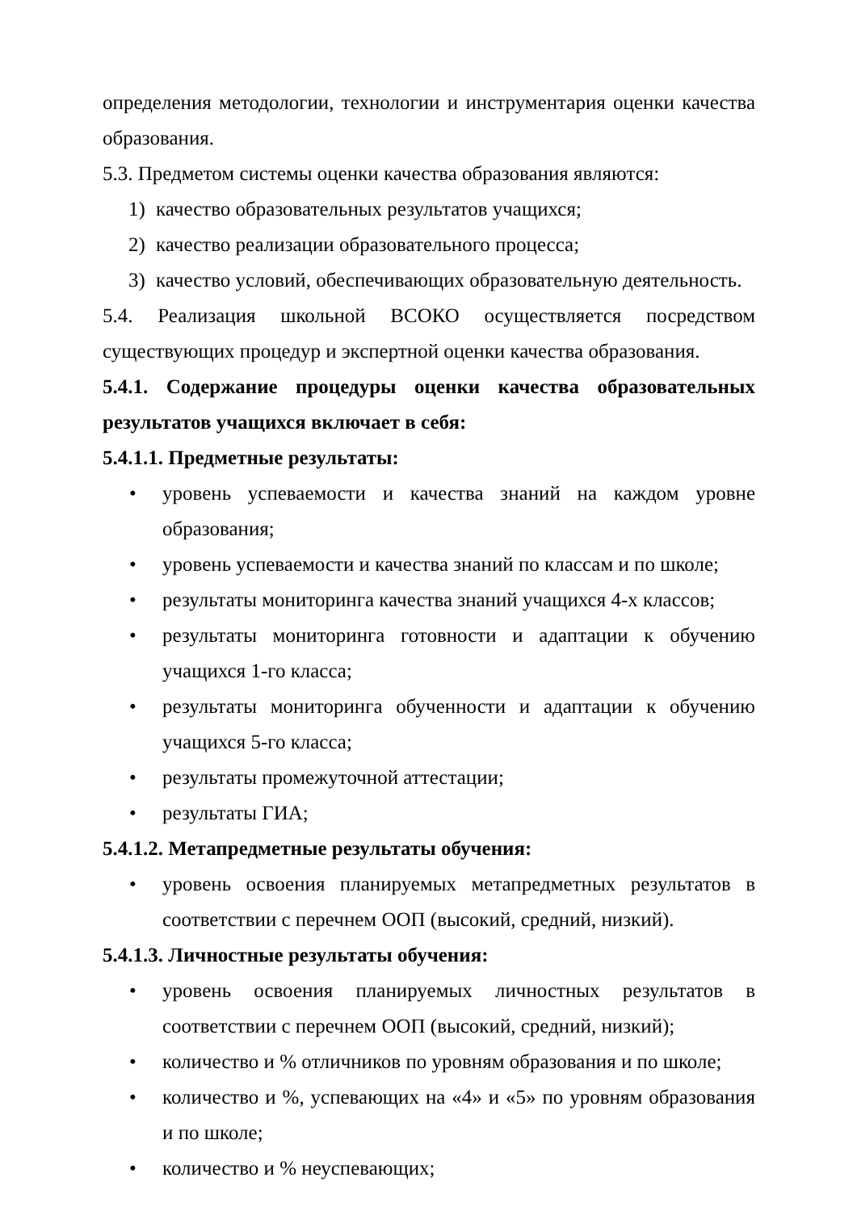определения методологии, технологии и инструментария оценки качества образования.
5.3. Предметом системы оценки качества образования являются:
1) качество образовательных результатов учащихся;
2) качество реализации образовательного процесса;
3) качество условий, обеспечивающих образовательную деятельность.
5.4. Реализация школьной ВСОКО осуществляется посредством существующих процедур и экспертной оценки качества образования.
5.4.1. Содержание процедуры оценки качества образовательных результатов учащихся включает в себя:
5.4.1.1. Предметные результаты:
• уровень успеваемости и качества знаний на каждом уровне образования;
• уровень успеваемости и качества знаний по классам и по школе;
• результаты мониторинга качества знаний учащихся 4-х классов;
• результаты мониторинга готовности и адаптации к обучению учащихся 1-го класса;
• результаты мониторинга обученности и адаптации к обучению учащихся 5-го класса;
• результаты промежуточной аттестации;
• результаты ГИА;
5.4.1.2. Метапредметные результаты обучения:
• уровень освоения планируемых метапредметных результатов в соответствии с перечнем ООП (высокий, средний, низкий).
5.4.1.3. Личностные результаты обучения:
• уровень освоения планируемых личностных результатов в соответствии с перечнем ООП (высокий, средний, низкий);
• количество и % отличников по уровням образования и по школе;
• количество и %, успевающих на «4» и «5» по уровням образования и по школе;
• количество и % неуспевающих;